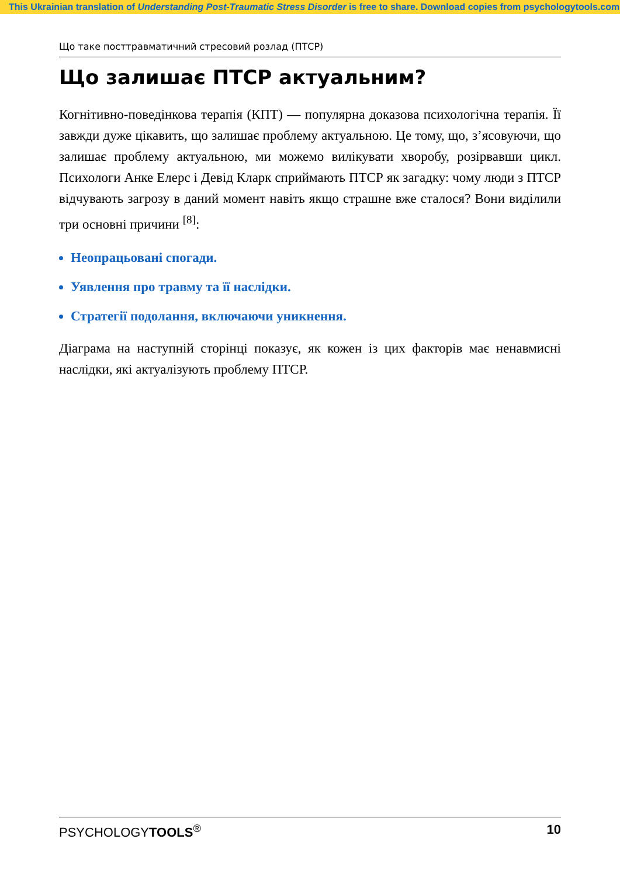This Ukrainian translation of Understanding Post-Traumatic Stress Disorder is free to share. Download copies from psychologytools.com
Що таке посттравматичний стресовий розлад (ПТСР)
Що залишає ПТСР актуальним?
Когнітивно-поведінкова терапія (КПТ) — популярна доказова психологічна терапія. Її завжди дуже цікавить, що залишає проблему актуальною. Це тому, що, з’ясовуючи, що залишає проблему актуальною, ми можемо вилікувати хворобу, розірвавши цикл. Психологи Анке Елерс і Девід Кларк сприймають ПТСР як загадку: чому люди з ПТСР відчувають загрозу в даний момент навіть якщо страшне вже сталося? Вони виділили три основні причини <sup>[8]</sup>:
Неопрацьовані спогади.
Уявлення про травму та її наслідки.
Стратегії подолання, включаючи уникнення.
Діаграма на наступній сторінці показує, як кожен із цих факторів має ненавмисні наслідки, які актуалізують проблему ПТСР.
PSYCHOLOGYTOOLS<sup>®</sup> 10